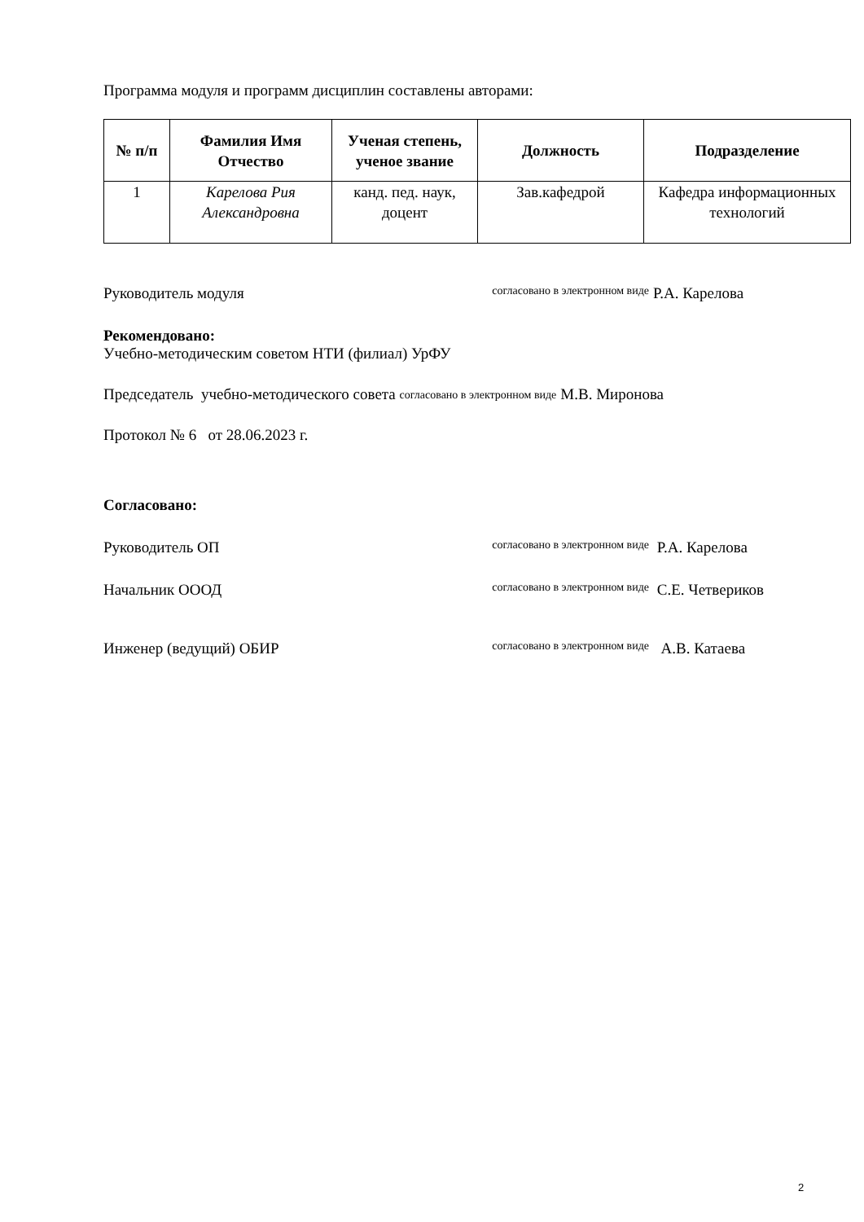Программа модуля и программ дисциплин составлены авторами:
| № п/п | Фамилия Имя Отчество | Ученая степень, ученое звание | Должность | Подразделение |
| --- | --- | --- | --- | --- |
| 1 | Карелова Рия Александровна | канд. пед. наук, доцент | Зав.кафедрой | Кафедра информационных технологий |
Руководитель модуля согласовано в электронном виде Р.А. Карелова
Рекомендовано:
Учебно-методическим советом НТИ (филиал) УрФУ
Председатель учебно-методического совета согласовано в электронном виде М.В. Миронова
Протокол № 6 от 28.06.2023 г.
Согласовано:
Руководитель ОП согласовано в электронном виде Р.А. Карелова
Начальник ОООД согласовано в электронном виде С.Е. Четвериков
Инженер (ведущий) ОБИР согласовано в электронном виде А.В. Катаева
2